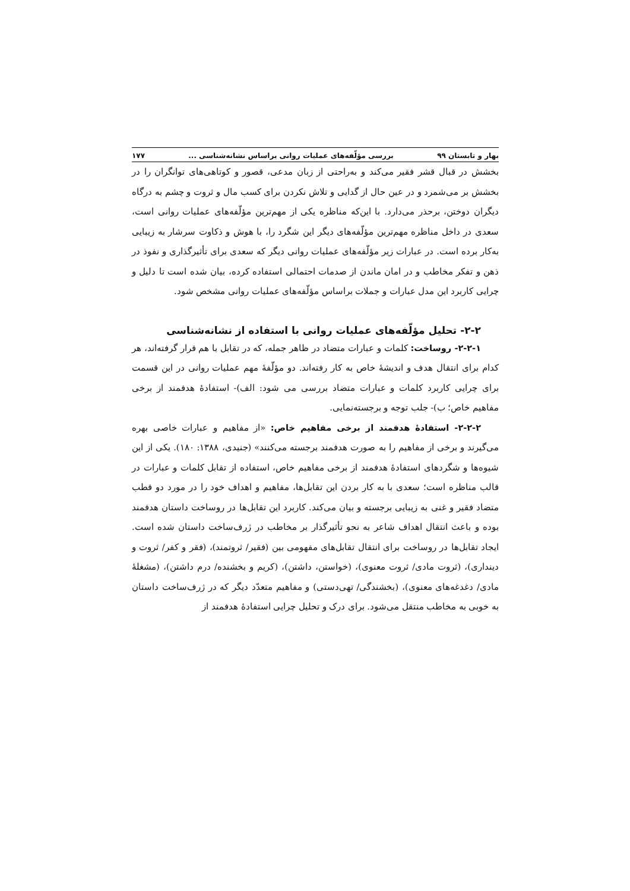بهار و تابستان ۹۹ بررسی مؤلّفه‌های عملیات روانی براساس نشانه‌شناسی ... ۱۷۷
بخشش در قبال قشر فقیر می‌کند و به‌راحتی از زبان مدعی، قصور و کوتاهی‌های توانگران را در بخشش بر می‌شمرد و در عین حال از گدایی و تلاش نکردن برای کسب مال و ثروت و چشم به درگاه دیگران دوختن، برحذر می‌دارد. با این‌که مناظره یکی از مهم‌ترین مؤلّفه‌های عملیات روانی است، سعدی در داخل مناظره مهم‌ترین مؤلّفه‌های دیگر این شگرد را، با هوش و ذکاوت سرشار به زیبایی به‌کار برده است. در عبارات زیر مؤلّفه‌های عملیات روانی دیگر که سعدی برای تأثیرگذاری و نفوذ در ذهن و تفکر مخاطب و در امان ماندن از صدمات احتمالی استفاده کرده، بیان شده است تا دلیل و چرایی کاربرد این مدل عبارات و جملات براساس مؤلّفه‌های عملیات روانی مشخص شود.
۲-۲- تحلیل مؤلّفه‌های عملیات روانی با استفاده از نشانه‌شناسی
۲-۲-۱- روساخت: کلمات و عبارات متضاد در ظاهر جمله، که در تقابل با هم قرار گرفته‌اند، هر کدام برای انتقال هدف و اندیشهٔ خاص به کار رفته‌اند. دو مؤلّفهٔ مهم عملیات روانی در این قسمت برای چرایی کاربرد کلمات و عبارات متضاد بررسی می شود: الف)- استفادهٔ هدفمند از برخی مفاهیم خاص؛ ب)- جلب توجه و برجسته‌نمایی.
۲-۲-۲- استفادهٔ هدفمند از برخی مفاهیم خاص: «از مفاهیم و عبارات خاصی بهره می‌گیرند و برخی از مفاهیم را به صورت هدفمند برجسته می‌کنند» (جنیدی، ۱۳۸۸: ۱۸۰). یکی از این شیوه‌ها و شگردهای استفادهٔ هدفمند از برخی مفاهیم خاص، استفاده از تقابل کلمات و عبارات در قالب مناظره است؛ سعدی با به کار بردن این تقابل‌ها، مفاهیم و اهداف خود را در مورد دو قطب متضاد فقیر و غنی به زیبایی برجسته و بیان می‌کند. کاربرد این تقابل‌ها در روساخت داستان هدفمند بوده و باعث انتقال اهداف شاعر به نحو تأثیرگذار بر مخاطب در ژرف‌ساخت داستان شده است. ایجاد تقابل‌ها در روساخت برای انتقال تقابل‌های مفهومی بین (فقیر/ ثروتمند)، (فقر و کفر/ ثروت و دینداری)، (ثروت مادی/ ثروت معنوی)، (خواستن، داشتن)، (کریم و بخشنده/ درم داشتن)، (مشغلهٔ مادی/ دغدغه‌های معنوی)، (بخشندگی/ تهی‌دستی) و مفاهیم متعدّد دیگر که در ژرف‌ساخت داستان به خوبی به مخاطب منتقل می‌شود. برای درک و تحلیل چرایی استفادهٔ هدفمند از